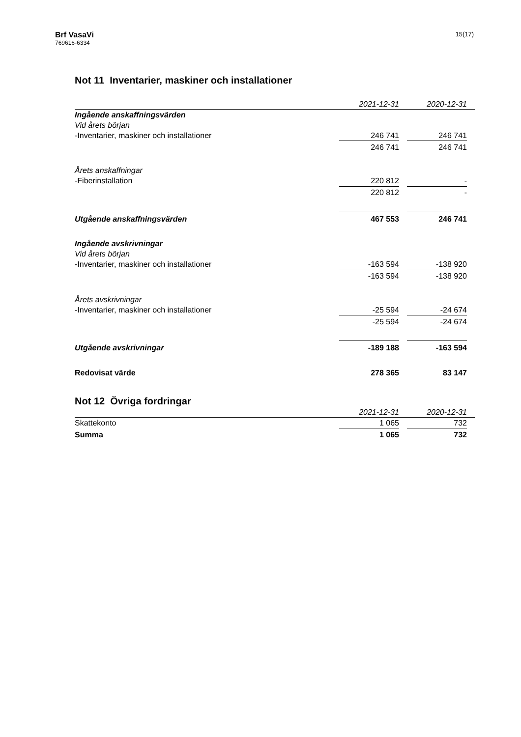Brf VasaVi
769616-6334
15(17)
Not 11 Inventarier, maskiner och installationer
| | 2021-12-31 | | 2020-12-31 | |
| --- | --- | --- | --- | --- |
| Ingående anskaffningsvärden | | | | |
| Vid årets början | | | | |
| -Inventarier, maskiner och installationer | 246 741 | | 246 741 | |
| | 246 741 | | 246 741 | |
| Årets anskaffningar | | | | |
| -Fiberinstallation | 220 812 | | - | |
| | 220 812 | | - | |
| Utgående anskaffningsvärden | 467 553 | | 246 741 | |
| Ingående avskrivningar | | | | |
| Vid årets början | | | | |
| -Inventarier, maskiner och installationer | -163 594 | | -138 920 | |
| | -163 594 | | -138 920 | |
| Årets avskrivningar | | | | |
| -Inventarier, maskiner och installationer | -25 594 | | -24 674 | |
| | -25 594 | | -24 674 | |
| Utgående avskrivningar | -189 188 | | -163 594 | |
| Redovisat värde | 278 365 | | 83 147 | |
Not 12 Övriga fordringar
| | 2021-12-31 | | 2020-12-31 | |
| --- | --- | --- | --- | --- |
| Skattekonto | 1 065 | | 732 | |
| Summa | 1 065 | | 732 | |